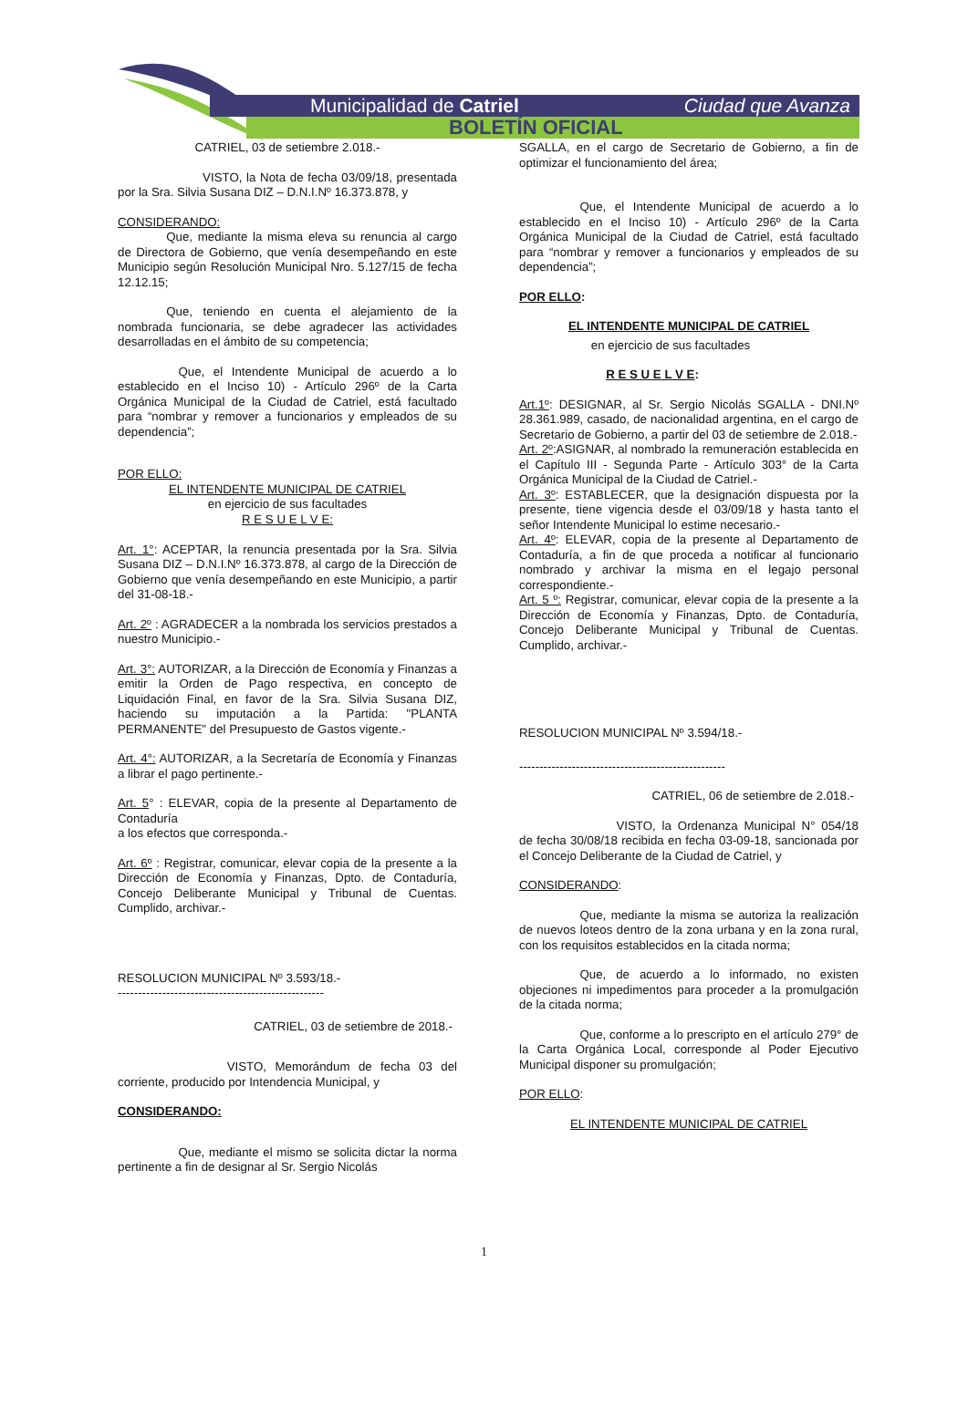Municipalidad de Catriel Ciudad que Avanza
BOLETÍN OFICIAL
CATRIEL, 03 de setiembre 2.018.-
       VISTO, la Nota de fecha 03/09/18, presentada por la Sra. Silvia Susana DIZ – D.N.I.Nº 16.373.878, y
CONSIDERANDO:
    Que, mediante la misma eleva su renuncia al cargo de Directora de Gobierno, que venía desempeñando en este Municipio según Resolución Municipal Nro. 5.127/15 de fecha 12.12.15;
    Que, teniendo en cuenta el alejamiento de la nombrada funcionaria, se debe agradecer las actividades desarrolladas en el ámbito de su competencia;
     Que, el Intendente Municipal de acuerdo a lo establecido en el Inciso 10) - Artículo 296º de la Carta Orgánica Municipal de la Ciudad de Catriel, está facultado para “nombrar y remover a funcionarios y empleados de su dependencia”;
POR ELLO:
EL INTENDENTE MUNICIPAL DE CATRIEL
en ejercicio de sus facultades
R E S U E L V E:
Art. 1°: ACEPTAR, la renuncia presentada por la Sra. Silvia Susana DIZ – D.N.I.Nº 16.373.878, al cargo de la Dirección de Gobierno que venía desempeñando en este Municipio, a partir del 31-08-18.-
Art. 2º : AGRADECER a la nombrada los servicios prestados a nuestro Municipio.-
Art. 3°: AUTORIZAR, a la Dirección de Economía y Finanzas a emitir la Orden de Pago respectiva, en concepto de Liquidación Final, en favor de la Sra. Silvia Susana DIZ, haciendo su imputación a la Partida: "PLANTA PERMANENTE" del Presupuesto de Gastos vigente.-
Art. 4°: AUTORIZAR, a la Secretaría de Economía y Finanzas a librar el pago pertinente.-
Art. 5° : ELEVAR, copia de la presente al Departamento de Contaduría
a los efectos que corresponda.-
Art. 6º : Registrar, comunicar, elevar copia de la presente a la Dirección de Economía y Finanzas, Dpto. de Contaduría, Concejo Deliberante Municipal y Tribunal de Cuentas. Cumplido, archivar.-
RESOLUCION MUNICIPAL Nº 3.593/18.-
---------------------------------------------------
CATRIEL, 03 de setiembre de 2018.-
         VISTO, Memorándum de fecha 03 del corriente, producido por Intendencia Municipal, y
CONSIDERANDO:
     Que, mediante el mismo se solicita dictar la norma pertinente a fin de designar al Sr. Sergio Nicolás
SGALLA, en el cargo de Secretario de Gobierno, a fin de optimizar el funcionamiento del área;
     Que, el Intendente Municipal de acuerdo a lo establecido en el Inciso 10) - Artículo 296º de la Carta Orgánica Municipal de la Ciudad de Catriel, está facultado para “nombrar y remover a funcionarios y empleados de su dependencia”;
POR ELLO:
EL INTENDENTE MUNICIPAL DE CATRIEL
en ejercicio de sus facultades
R E S U E L V E:
Art.1º: DESIGNAR, al Sr. Sergio Nicolás SGALLA - DNI.Nº 28.361.989, casado, de nacionalidad argentina, en el cargo de Secretario de Gobierno, a partir del 03 de setiembre de 2.018.-
Art. 2º:ASIGNAR, al nombrado la remuneración establecida en el Capítulo III - Segunda Parte - Artículo 303° de la Carta Orgánica Municipal de la Ciudad de Catriel.-
Art. 3º: ESTABLECER, que la designación dispuesta por la presente, tiene vigencia desde el 03/09/18 y hasta tanto el señor Intendente Municipal lo estime necesario.-
Art. 4º: ELEVAR, copia de la presente al Departamento de Contaduría, a fin de que proceda a notificar al funcionario nombrado y archivar la misma en el legajo personal correspondiente.-
Art. 5 º: Registrar, comunicar, elevar copia de la presente a la Dirección de Economía y Finanzas, Dpto. de Contaduría, Concejo Deliberante Municipal y Tribunal de Cuentas. Cumplido, archivar.-
RESOLUCION MUNICIPAL Nº 3.594/18.-
---------------------------------------------------
CATRIEL, 06 de setiembre de 2.018.-
        VISTO, la Ordenanza Municipal N° 054/18 de fecha 30/08/18 recibida en fecha 03-09-18, sancionada por el Concejo Deliberante de la Ciudad de Catriel, y
CONSIDERANDO:
     Que, mediante la misma se autoriza la realización de nuevos loteos dentro de la zona urbana y en la zona rural, con los requisitos establecidos en la citada norma;
     Que, de acuerdo a lo informado, no existen objeciones ni impedimentos para proceder a la promulgación de la citada norma;
     Que, conforme a lo prescripto en el artículo 279° de la Carta Orgánica Local, corresponde al Poder Ejecutivo Municipal disponer su promulgación;
POR ELLO:
EL INTENDENTE MUNICIPAL DE CATRIEL
1